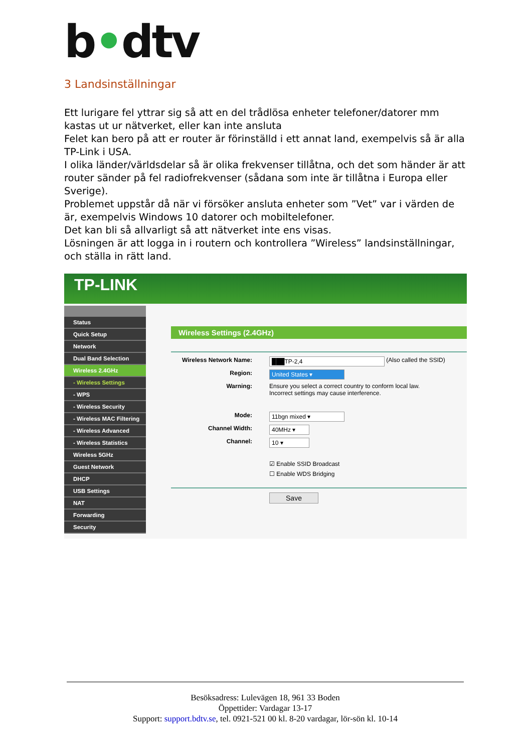b•dtv
3 Landsinställningar
Ett lurigare fel yttrar sig så att en del trådlösa enheter telefoner/datorer mm kastas ut ur nätverket, eller kan inte ansluta
Felet kan bero på att er router är förinställd i ett annat land, exempelvis så är alla TP-Link i USA.
I olika länder/världsdelar så är olika frekvenser tillåtna, och det som händer är att router sänder på fel radiofrekvenser (sådana som inte är tillåtna i Europa eller Sverige).
Problemet uppstår då när vi försöker ansluta enheter som ”Vet” var i värden de är, exempelvis Windows 10 datorer och mobiltelefoner.
Det kan bli så allvarligt så att nätverket inte ens visas.
Lösningen är att logga in i routern och kontrollera ”Wireless” landsinställningar, och ställa in rätt land.
TP-LINK
Status
Quick Setup
Network
Dual Band Selection
Wireless 2.4GHz
- Wireless Settings
- WPS
- Wireless Security
- Wireless MAC Filtering
- Wireless Advanced
- Wireless Statistics
Wireless 5GHz
Guest Network
DHCP
USB Settings
NAT
Forwarding
Security
Wireless Settings (2.4GHz)
Wireless Network Name: ███TP-2,4 (Also called the SSID)
Region: United States ▾
Warning: Ensure you select a correct country to conform local law.
Incorrect settings may cause interference.
Mode: 11bgn mixed ▾
Channel Width: 40MHz ▾
Channel: 10 ▾
☑ Enable SSID Broadcast
☐ Enable WDS Bridging
Save
Besöksadress: Lulevägen 18, 961 33 Boden
Öppettider: Vardagar 13-17
Support: support.bdtv.se, tel. 0921-521 00 kl. 8-20 vardagar, lör-sön kl. 10-14